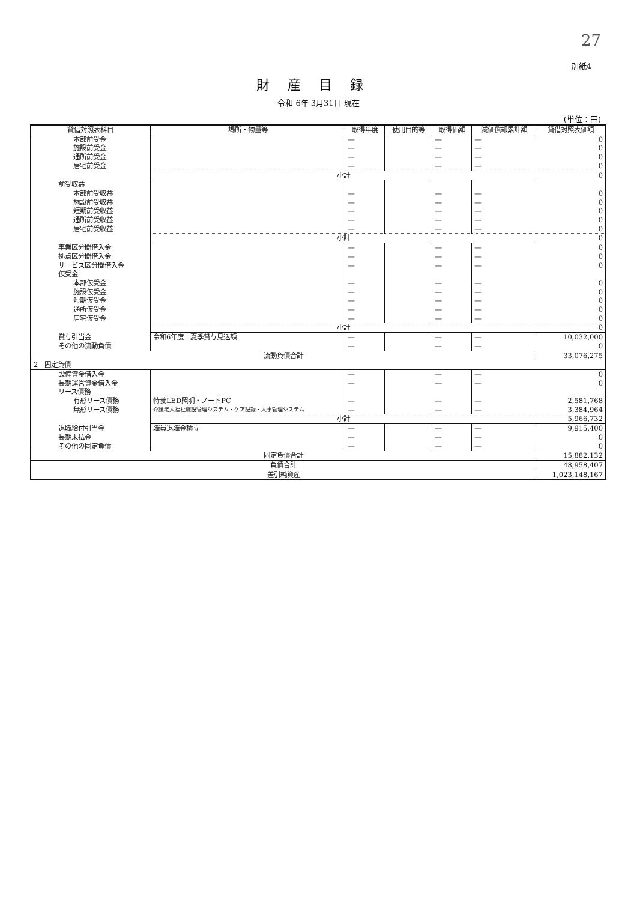27
別紙4
財産目録
令和 6年 3月31日 現在
(単位：円)
| 貸借対照表科目 | 場所・物量等 | 取得年度 | 使用目的等 | 取得価額 | 減価償却累計額 | 貸借対照表価額 |
| --- | --- | --- | --- | --- | --- | --- |
| 本部前受金 | | — | | — | — | 0 |
| 施設前受金 | | — | | — | — | 0 |
| 通所前受金 | | — | | — | — | 0 |
| 居宅前受金 | | — | | — | — | 0 |
| | 小計 | | | | | 0 |
| 前受収益 | | | | | | |
| 本部前受収益 | | — | | — | — | 0 |
| 施設前受収益 | | — | | — | — | 0 |
| 短期前受収益 | | — | | — | — | 0 |
| 通所前受収益 | | — | | — | — | 0 |
| 居宅前受収益 | | — | | — | — | 0 |
| | 小計 | | | | | 0 |
| 事業区分間借入金 | | — | | — | — | 0 |
| 拠点区分間借入金 | | — | | — | — | 0 |
| サービス区分間借入金 | | — | | — | — | 0 |
| 仮受金 | | | | | | |
| 本部仮受金 | | — | | — | — | 0 |
| 施設仮受金 | | — | | — | — | 0 |
| 短期仮受金 | | — | | — | — | 0 |
| 通所仮受金 | | — | | — | — | 0 |
| 居宅仮受金 | | — | | — | — | 0 |
| | 小計 | | | | | 0 |
| 賞与引当金 | 令和6年度 夏季賞与見込額 | — | | — | — | 10,032,000 |
| その他の流動負債 | | — | | — | — | 0 |
| 流動負債合計 | | | | | | 33,076,275 |
| 2 固定負債 | | | | | | |
| 設備資金借入金 | | — | | — | — | 0 |
| 長期運営資金借入金 | | — | | — | — | 0 |
| リース債務 | | | | | | |
| 有形リース債務 | 特養LED照明・ノートPC | — | | — | — | 2,581,768 |
| 無形リース債務 | 介護老人福祉施設管理システム・ケア記録・人事管理システム | — | | — | — | 3,384,964 |
| | 小計 | | | | | 5,966,732 |
| 退職給付引当金 | 職員退職金積立 | — | | — | — | 9,915,400 |
| 長期未払金 | | — | | — | — | 0 |
| その他の固定負債 | | — | | — | — | 0 |
| 固定負債合計 | | | | | | 15,882,132 |
| 負債合計 | | | | | | 48,958,407 |
| 差引純資産 | | | | | | 1,023,148,167 |